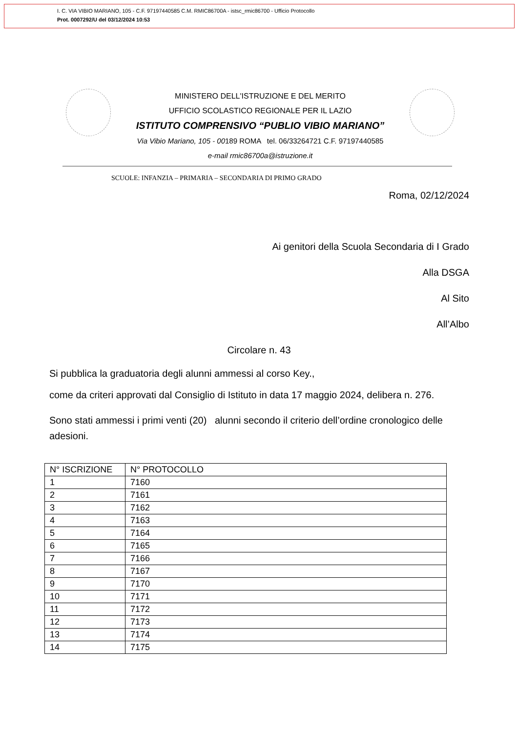I. C. VIA VIBIO MARIANO, 105 - C.F. 97197440585 C.M. RMIC86700A - istsc_rmic86700 - Ufficio Protocollo
Prot. 0007292/U del 03/12/2024 10:53
MINISTERO DELL'ISTRUZIONE E DEL MERITO
UFFICIO SCOLASTICO REGIONALE PER IL LAZIO
ISTITUTO COMPRENSIVO “PUBLIO VIBIO MARIANO”
Via Vibio Mariano, 105 - 00189 ROMA tel. 06/33264721 C.F. 97197440585
e-mail rmic86700a@istruzione.it
SCUOLE: INFANZIA – PRIMARIA – SECONDARIA DI PRIMO GRADO
Roma, 02/12/2024
Ai genitori della Scuola Secondaria di I Grado
Alla DSGA
Al Sito
All’Albo
Circolare n. 43
Si pubblica la graduatoria degli alunni ammessi al corso Key.,
come da criteri approvati dal Consiglio di Istituto in data 17 maggio 2024, delibera n. 276.
Sono stati ammessi i primi venti (20) alunni secondo il criterio dell’ordine cronologico delle adesioni.
| N° ISCRIZIONE | N° PROTOCOLLO |
| 1 | 7160 |
| 2 | 7161 |
| 3 | 7162 |
| 4 | 7163 |
| 5 | 7164 |
| 6 | 7165 |
| 7 | 7166 |
| 8 | 7167 |
| 9 | 7170 |
| 10 | 7171 |
| 11 | 7172 |
| 12 | 7173 |
| 13 | 7174 |
| 14 | 7175 |